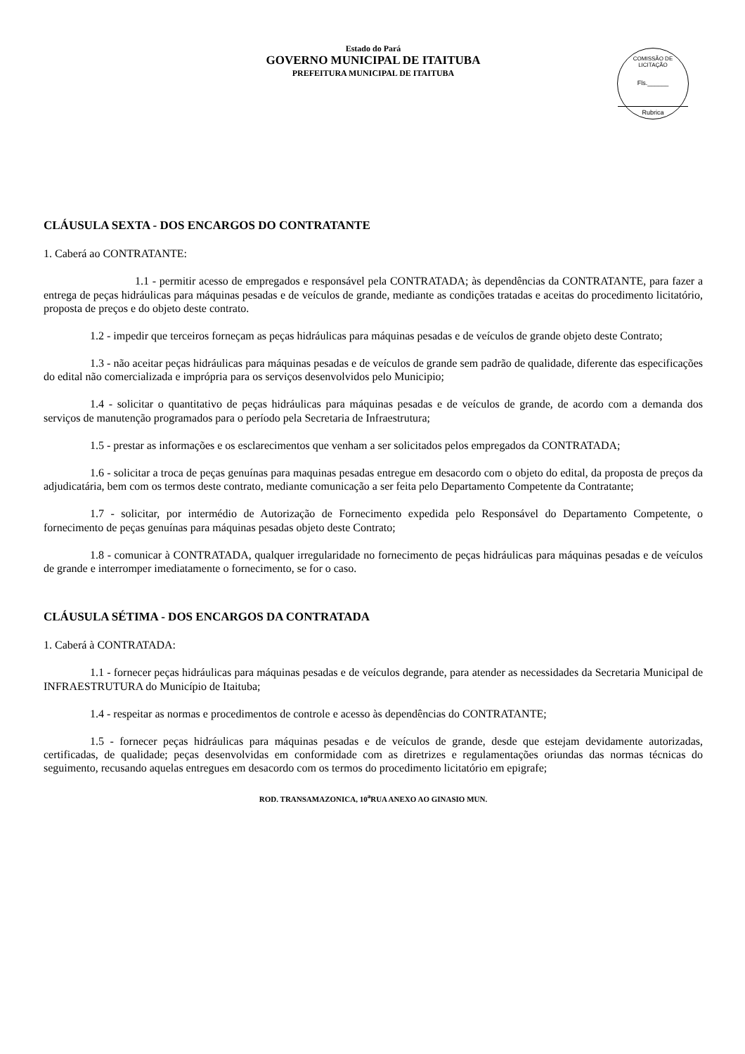Estado do Pará
GOVERNO MUNICIPAL DE ITAITUBA
PREFEITURA MUNICIPAL DE ITAITUBA
COMISSÃO DE LICITAÇÃO
Fls.______
Rubrica
CLÁUSULA SEXTA - DOS ENCARGOS DO CONTRATANTE
1. Caberá ao CONTRATANTE:
1.1 - permitir acesso de empregados e responsável pela CONTRATADA; às dependências da CONTRATANTE, para fazer a entrega de peças hidráulicas para máquinas pesadas e de veículos de grande, mediante as condições tratadas e aceitas do procedimento licitatório, proposta de preços e do objeto deste contrato.
1.2 - impedir que terceiros forneçam as peças hidráulicas para máquinas pesadas e de veículos de grande objeto deste Contrato;
1.3 - não aceitar peças hidráulicas para máquinas pesadas e de veículos de grande sem padrão de qualidade, diferente das especificações do edital não comercializada e imprópria para os serviços desenvolvidos pelo Municipio;
1.4 - solicitar o quantitativo de peças hidráulicas para máquinas pesadas e de veículos de grande, de acordo com a demanda dos serviços de manutenção programados para o período pela Secretaria de Infraestrutura;
1.5 - prestar as informações e os esclarecimentos que venham a ser solicitados pelos empregados da CONTRATADA;
1.6 - solicitar a troca de peças genuínas para maquinas pesadas entregue em desacordo com o objeto do edital, da proposta de preços da adjudicatária, bem com os termos deste contrato, mediante comunicação a ser feita pelo Departamento Competente da Contratante;
1.7 - solicitar, por intermédio de Autorização de Fornecimento expedida pelo Responsável do Departamento Competente, o fornecimento de peças genuínas para máquinas pesadas objeto deste Contrato;
1.8 - comunicar à CONTRATADA, qualquer irregularidade no fornecimento de peças hidráulicas para máquinas pesadas e de veículos de grande e interromper imediatamente o fornecimento, se for o caso.
CLÁUSULA SÉTIMA - DOS ENCARGOS DA CONTRATADA
1. Caberá à CONTRATADA:
1.1 - fornecer peças hidráulicas para máquinas pesadas e de veículos degrande, para atender as necessidades da Secretaria Municipal de INFRAESTRUTURA do Município de Itaituba;
1.4 - respeitar as normas e procedimentos de controle e acesso às dependências do CONTRATANTE;
1.5 - fornecer peças hidráulicas para máquinas pesadas e de veículos de grande, desde que estejam devidamente autorizadas, certificadas, de qualidade; peças desenvolvidas em conformidade com as diretrizes e regulamentações oriundas das normas técnicas do seguimento, recusando aquelas entregues em desacordo com os termos do procedimento licitatório em epigrafe;
ROD. TRANSAMAZONICA, 10<sup>a</sup>RUA ANEXO AO GINASIO MUN.